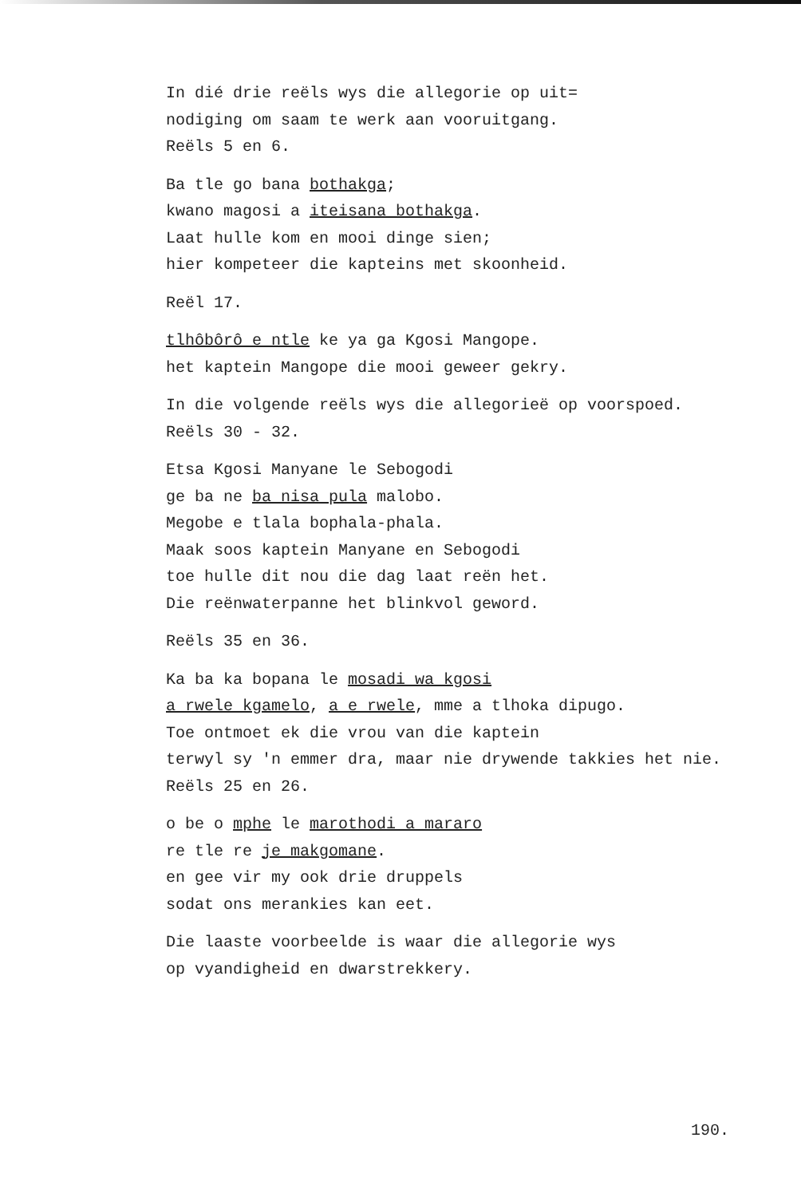In dié drie reëls wys die allegorie op uit=
nodiging om saam te werk aan vooruitgang.
Reëls 5 en 6.
Ba tle go bana bothakga;
kwano magosi a iteisana bothakga.
Laat hulle kom en mooi dinge sien;
hier kompeteer die kapteins met skoonheid.
Reël 17.
tlhôbôrô e ntle ke ya ga Kgosi Mangope.
het kaptein Mangope die mooi geweer gekry.
In die volgende reëls wys die allegorieë op voorspoed.
Reëls 30 - 32.
Etsa Kgosi Manyane le Sebogodi
ge ba ne ba nisa pula malobo.
Megobe e tlala bophala-phala.
Maak soos kaptein Manyane en Sebogodi
toe hulle dit nou die dag laat reën het.
Die reënwaterpanne het blinkvol geword.
Reëls 35 en 36.
Ka ba ka bopana le mosadi wa kgosi
a rwele kgamelo, a e rwele, mme a tlhoka dipugo.
Toe ontmoet ek die vrou van die kaptein
terwyl sy 'n emmer dra, maar nie drywende takkies het nie.
Reëls 25 en 26.
o be o mphe le marothodi a mararo
re tle re je makgomane.
en gee vir my ook drie druppels
sodat ons merankies kan eet.
Die laaste voorbeelde is waar die allegorie wys
op vyandigheid en dwarstrekkery.
190.